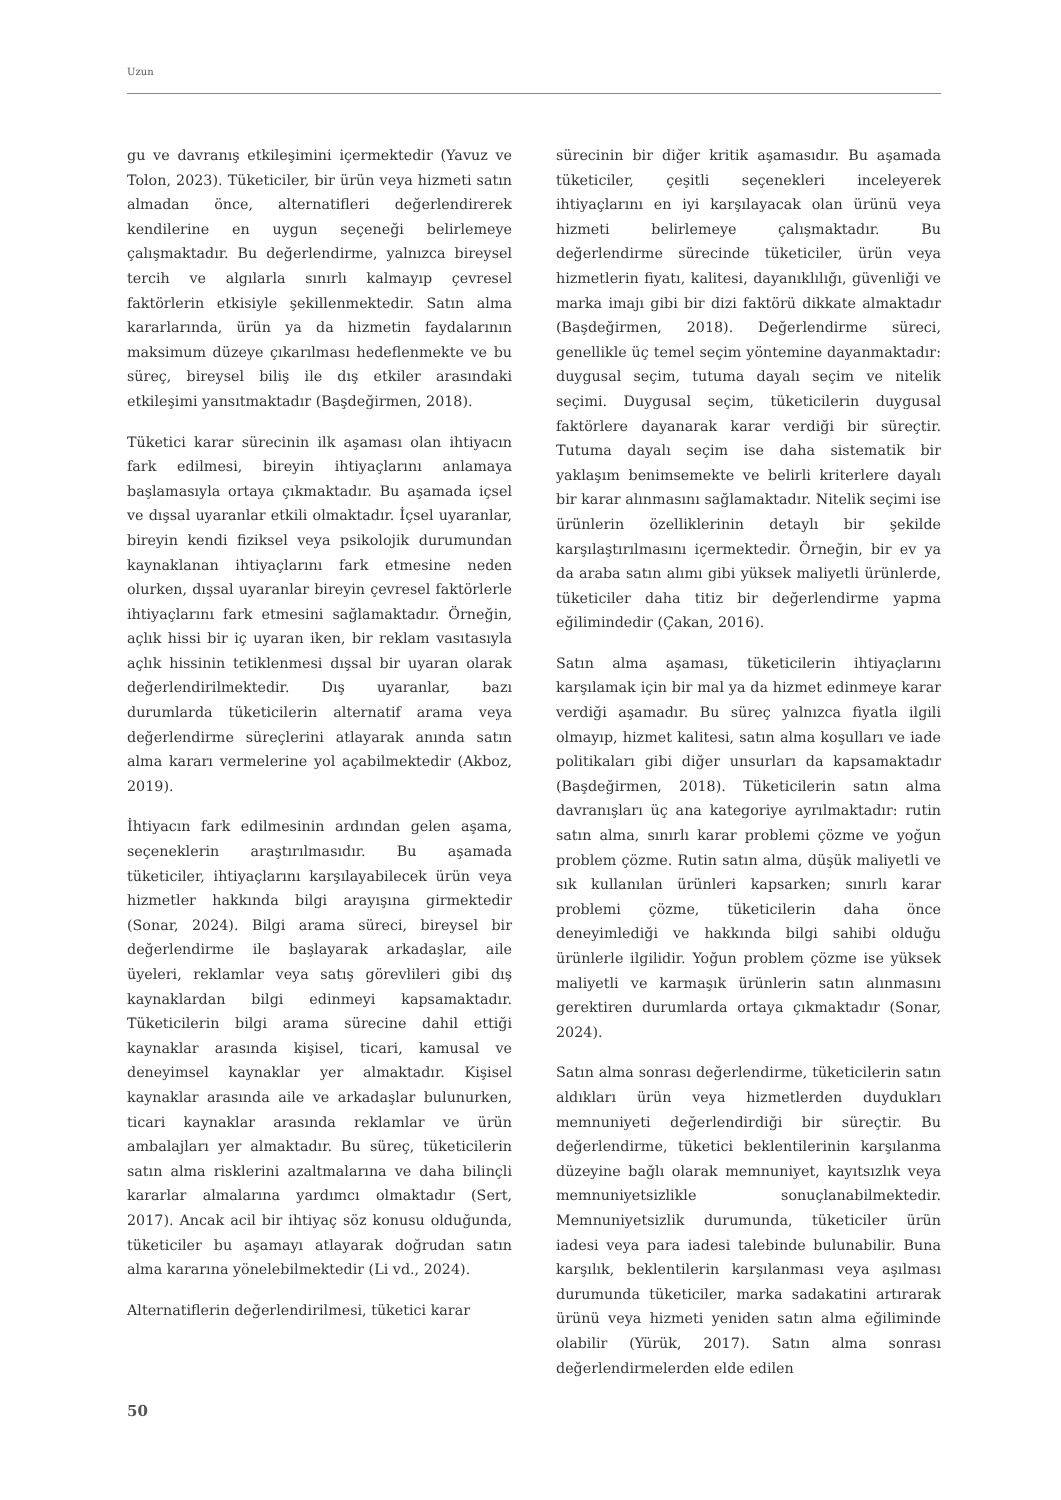Uzun
gu ve davranış etkileşimini içermektedir (Yavuz ve Tolon, 2023). Tüketiciler, bir ürün veya hizmeti satın almadan önce, alternatifleri değerlendirerek kendilerine en uygun seçeneği belirlemeye çalışmaktadır. Bu değerlendirme, yalnızca bireysel tercih ve algılarla sınırlı kalmayıp çevresel faktörlerin etkisiyle şekillenmektedir. Satın alma kararlarında, ürün ya da hizmetin faydalarının maksimum düzeye çıkarılması hedeflenmekte ve bu süreç, bireysel biliş ile dış etkiler arasındaki etkileşimi yansıtmaktadır (Başdeğirmen, 2018).
Tüketici karar sürecinin ilk aşaması olan ihtiyacın fark edilmesi, bireyin ihtiyaçlarını anlamaya başlamasıyla ortaya çıkmaktadır. Bu aşamada içsel ve dışsal uyaranlar etkili olmaktadır. İçsel uyaranlar, bireyin kendi fiziksel veya psikolojik durumundan kaynaklanan ihtiyaçlarını fark etmesine neden olurken, dışsal uyaranlar bireyin çevresel faktörlerle ihtiyaçlarını fark etmesini sağlamaktadır. Örneğin, açlık hissi bir iç uyaran iken, bir reklam vasıtasıyla açlık hissinin tetiklenmesi dışsal bir uyaran olarak değerlendirilmektedir. Dış uyaranlar, bazı durumlarda tüketicilerin alternatif arama veya değerlendirme süreçlerini atlayarak anında satın alma kararı vermelerine yol açabilmektedir (Akboz, 2019).
İhtiyacın fark edilmesinin ardından gelen aşama, seçeneklerin araştırılmasıdır. Bu aşamada tüketiciler, ihtiyaçlarını karşılayabilecek ürün veya hizmetler hakkında bilgi arayışına girmektedir (Sonar, 2024). Bilgi arama süreci, bireysel bir değerlendirme ile başlayarak arkadaşlar, aile üyeleri, reklamlar veya satış görevlileri gibi dış kaynaklardan bilgi edinmeyi kapsamaktadır. Tüketicilerin bilgi arama sürecine dahil ettiği kaynaklar arasında kişisel, ticari, kamusal ve deneyimsel kaynaklar yer almaktadır. Kişisel kaynaklar arasında aile ve arkadaşlar bulunurken, ticari kaynaklar arasında reklamlar ve ürün ambalajları yer almaktadır. Bu süreç, tüketicilerin satın alma risklerini azaltmalarına ve daha bilinçli kararlar almalarına yardımcı olmaktadır (Sert, 2017). Ancak acil bir ihtiyaç söz konusu olduğunda, tüketiciler bu aşamayı atlayarak doğrudan satın alma kararına yönelebilmektedir (Li vd., 2024).
Alternatiflerin değerlendirilmesi, tüketici karar
sürecinin bir diğer kritik aşamasıdır. Bu aşamada tüketiciler, çeşitli seçenekleri inceleyerek ihtiyaçlarını en iyi karşılayacak olan ürünü veya hizmeti belirlemeye çalışmaktadır. Bu değerlendirme sürecinde tüketiciler, ürün veya hizmetlerin fiyatı, kalitesi, dayanıklılığı, güvenliği ve marka imajı gibi bir dizi faktörü dikkate almaktadır (Başdeğirmen, 2018). Değerlendirme süreci, genellikle üç temel seçim yöntemine dayanmaktadır: duygusal seçim, tutuma dayalı seçim ve nitelik seçimi. Duygusal seçim, tüketicilerin duygusal faktörlere dayanarak karar verdiği bir süreçtir. Tutuma dayalı seçim ise daha sistematik bir yaklaşım benimsemekte ve belirli kriterlere dayalı bir karar alınmasını sağlamaktadır. Nitelik seçimi ise ürünlerin özelliklerinin detaylı bir şekilde karşılaştırılmasını içermektedir. Örneğin, bir ev ya da araba satın alımı gibi yüksek maliyetli ürünlerde, tüketiciler daha titiz bir değerlendirme yapma eğilimindedir (Çakan, 2016).
Satın alma aşaması, tüketicilerin ihtiyaçlarını karşılamak için bir mal ya da hizmet edinmeye karar verdiği aşamadır. Bu süreç yalnızca fiyatla ilgili olmayıp, hizmet kalitesi, satın alma koşulları ve iade politikaları gibi diğer unsurları da kapsamaktadır (Başdeğirmen, 2018). Tüketicilerin satın alma davranışları üç ana kategoriye ayrılmaktadır: rutin satın alma, sınırlı karar problemi çözme ve yoğun problem çözme. Rutin satın alma, düşük maliyetli ve sık kullanılan ürünleri kapsarken; sınırlı karar problemi çözme, tüketicilerin daha önce deneyimlediği ve hakkında bilgi sahibi olduğu ürünlerle ilgilidir. Yoğun problem çözme ise yüksek maliyetli ve karmaşık ürünlerin satın alınmasını gerektiren durumlarda ortaya çıkmaktadır (Sonar, 2024).
Satın alma sonrası değerlendirme, tüketicilerin satın aldıkları ürün veya hizmetlerden duydukları memnuniyeti değerlendirdiği bir süreçtir. Bu değerlendirme, tüketici beklentilerinin karşılanma düzeyine bağlı olarak memnuniyet, kayıtsızlık veya memnuniyetsizlikle sonuçlanabilmektedir. Memnuniyetsizlik durumunda, tüketiciler ürün iadesi veya para iadesi talebinde bulunabilir. Buna karşılık, beklentilerin karşılanması veya aşılması durumunda tüketiciler, marka sadakatini artırarak ürünü veya hizmeti yeniden satın alma eğiliminde olabilir (Yürük, 2017). Satın alma sonrası değerlendirmelerden elde edilen
50